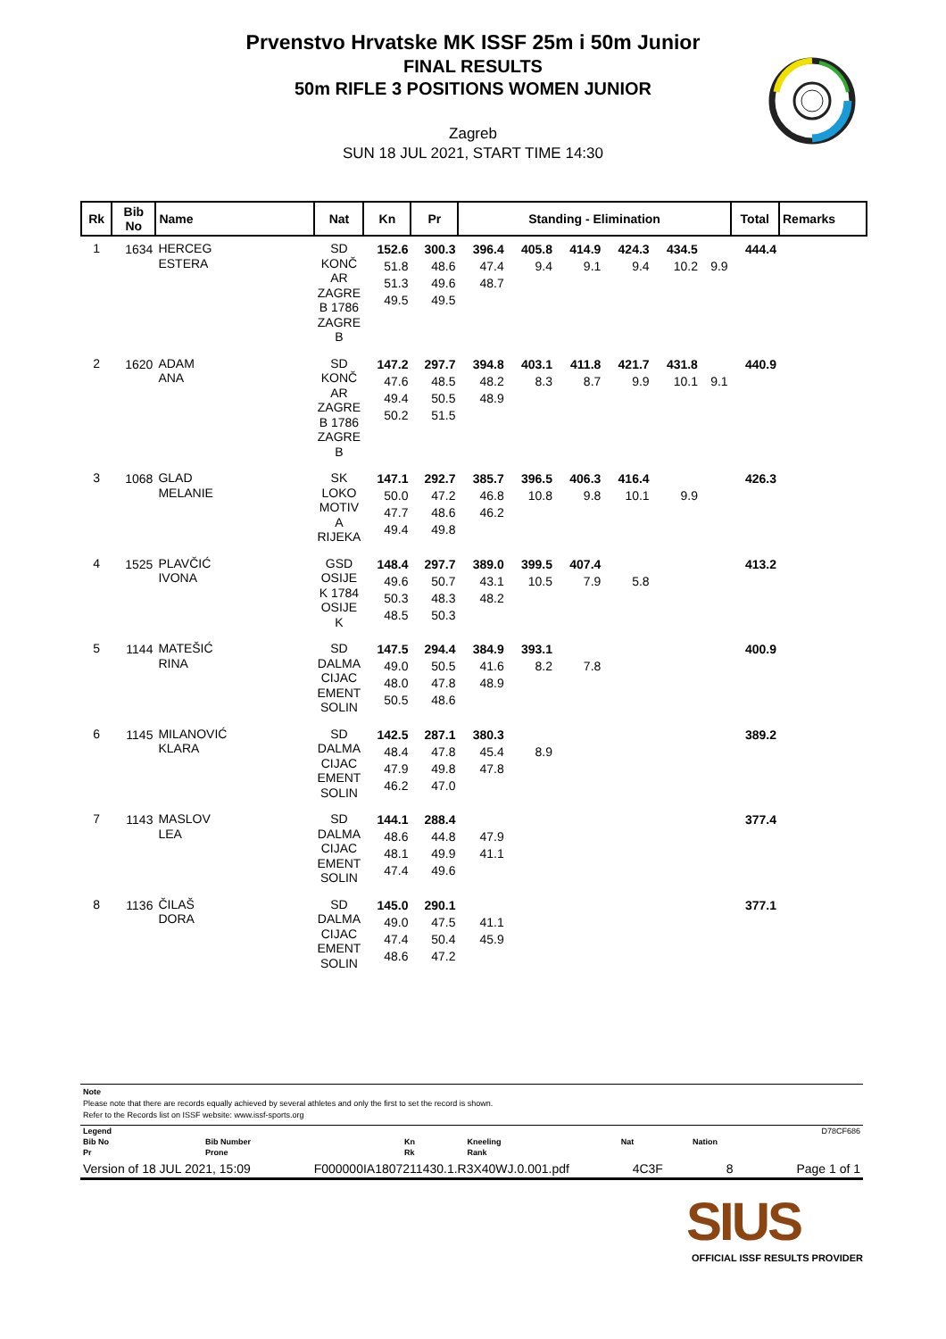Prvenstvo Hrvatske MK ISSF 25m i 50m Junior
FINAL RESULTS
50m RIFLE 3 POSITIONS WOMEN JUNIOR
Zagreb
SUN 18 JUL 2021, START TIME 14:30
| Rk | Bib No | Name | Nat | Kn | Pr | Standing - Elimination | | | | | | Total | Remarks |
| --- | --- | --- | --- | --- | --- | --- | --- | --- | --- | --- | --- | --- | --- |
| 1 | 1634 | HERCEG ESTERA | SD KONČ AR ZAGRE B 1786 ZAGRE B | 152.6 51.8 51.3 49.5 | 300.3 48.6 49.6 49.5 | 396.4 47.4 48.7 | 405.8 9.4 | 414.9 9.1 | 424.3 9.4 | 434.5 10.2 | 9.9 | 444.4 | |
| 2 | 1620 | ADAM ANA | SD KONČ AR ZAGRE B 1786 ZAGRE B | 147.2 47.6 49.4 50.2 | 297.7 48.5 50.5 51.5 | 394.8 48.2 48.9 | 403.1 8.3 | 411.8 8.7 | 421.7 9.9 | 431.8 10.1 | 9.1 | 440.9 | |
| 3 | 1068 | GLAD MELANIE | SK LOKO MOTIV A RIJEKA | 147.1 50.0 47.7 49.4 | 292.7 47.2 48.6 49.8 | 385.7 46.8 46.2 | 396.5 10.8 | 406.3 9.8 | 416.4 10.1 | 9.9 | | 426.3 | |
| 4 | 1525 | PLAVČIĆ IVONA | GSD OSIJE K 1784 OSIJE K | 148.4 49.6 50.3 48.5 | 297.7 50.7 48.3 50.3 | 389.0 43.1 48.2 | 399.5 10.5 | 407.4 7.9 | 5.8 | | | 413.2 | |
| 5 | 1144 | MATEŠIĆ RINA | SD DALMA CIJAC EMENT SOLIN | 147.5 49.0 48.0 50.5 | 294.4 50.5 47.8 48.6 | 384.9 41.6 48.9 | 393.1 8.2 | 7.8 | | | | 400.9 | |
| 6 | 1145 | MILANOVIĆ KLARA | SD DALMA CIJAC EMENT SOLIN | 142.5 48.4 47.9 46.2 | 287.1 47.8 49.8 47.0 | 380.3 45.4 47.8 | 8.9 | | | | | 389.2 | |
| 7 | 1143 | MASLOV LEA | SD DALMA CIJAC EMENT SOLIN | 144.1 48.6 48.1 47.4 | 288.4 44.8 49.9 49.6 | 47.9 41.1 | | | | | | 377.4 | |
| 8 | 1136 | ČILAŠ DORA | SD DALMA CIJAC EMENT SOLIN | 145.0 49.0 47.4 48.6 | 290.1 47.5 50.4 47.2 | 41.1 45.9 | | | | | | 377.1 | |
Note
Please note that there are records equally achieved by several athletes and only the first to set the record is shown.
Refer to the Records list on ISSF website: www.issf-sports.org
| Legend | | | | | D78CF686 |
| Bib No | Bib Number | Kn | Kneeling | Nat | Nation |
| Pr | Prone | Rk | Rank | | |
Version of 18 JUL 2021, 15:09 F000000IA1807211430.1.R3X40WJ.0.001.pdf 4C3F 8 Page 1 of 1
SIUS
OFFICIAL ISSF RESULTS PROVIDER